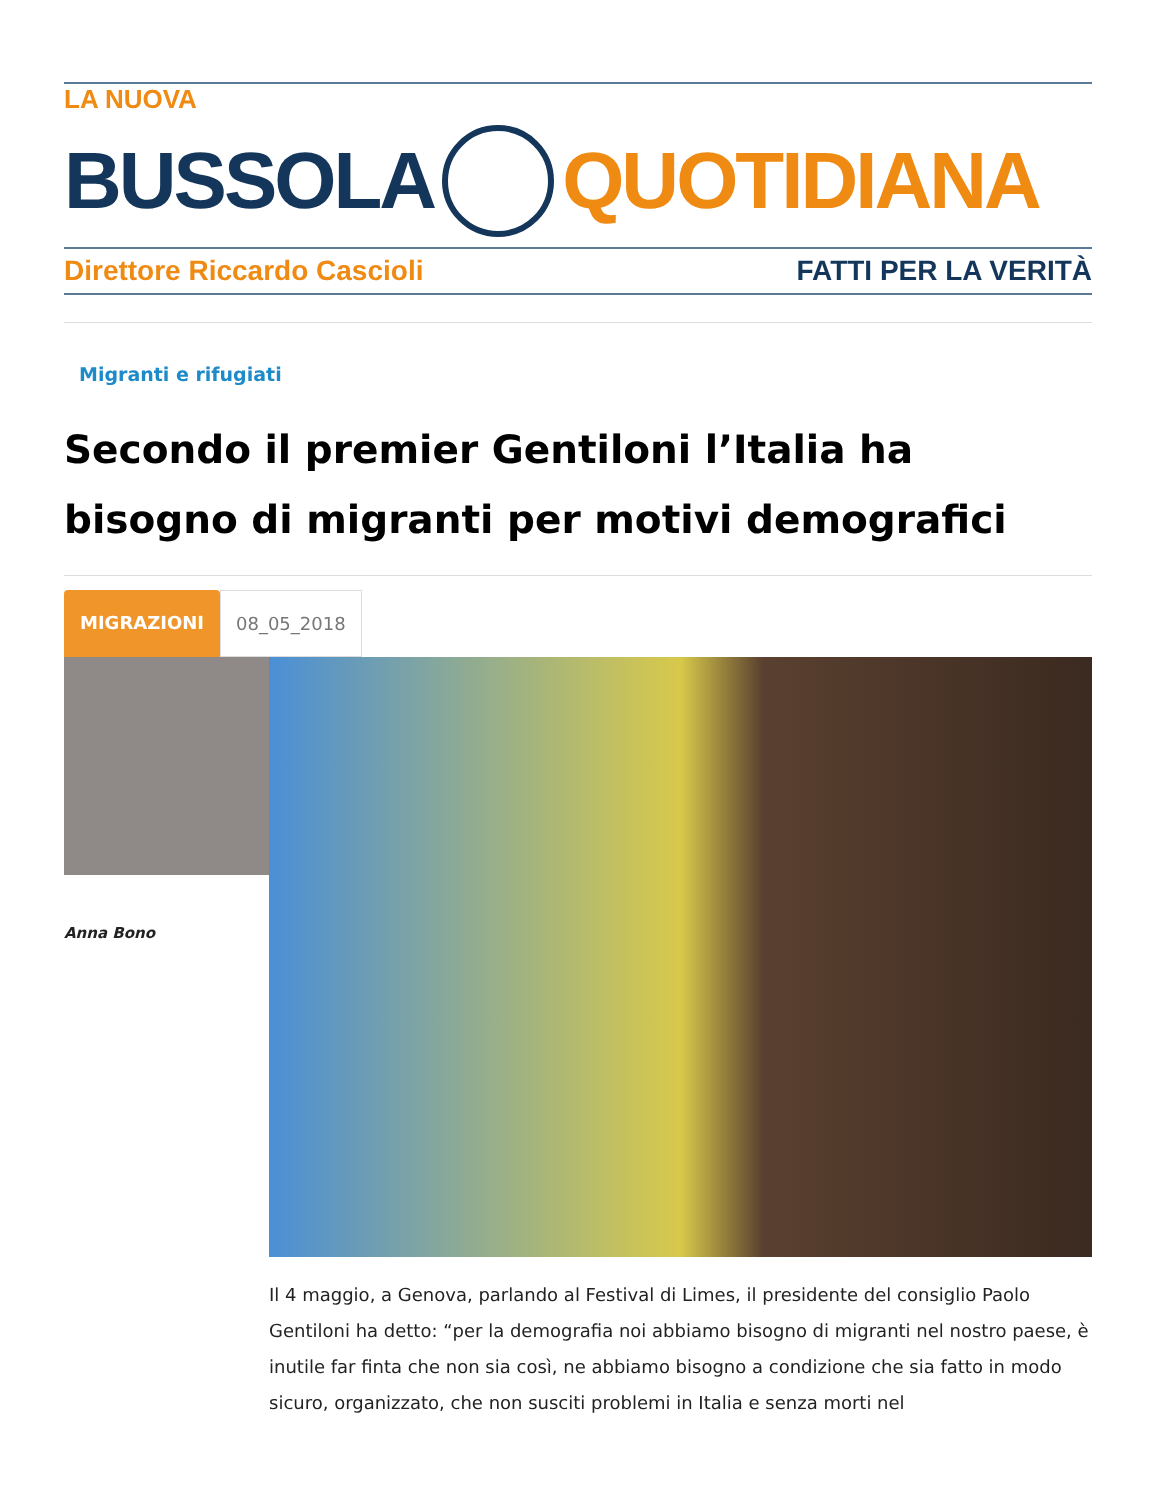LA NUOVA
BUSSOLA QUOTIDIANA
Direttore Riccardo Cascioli FATTI PER LA VERITÀ
Migranti e rifugiati
Secondo il premier Gentiloni l’Italia ha bisogno di migranti per motivi demografici
MIGRAZIONI 08_05_2018
Anna Bono
Il 4 maggio, a Genova, parlando al Festival di Limes, il presidente del consiglio Paolo Gentiloni ha detto: “per la demografia noi abbiamo bisogno di migranti nel nostro paese, è inutile far finta che non sia così, ne abbiamo bisogno a condizione che sia fatto in modo sicuro, organizzato, che non susciti problemi in Italia e senza morti nel